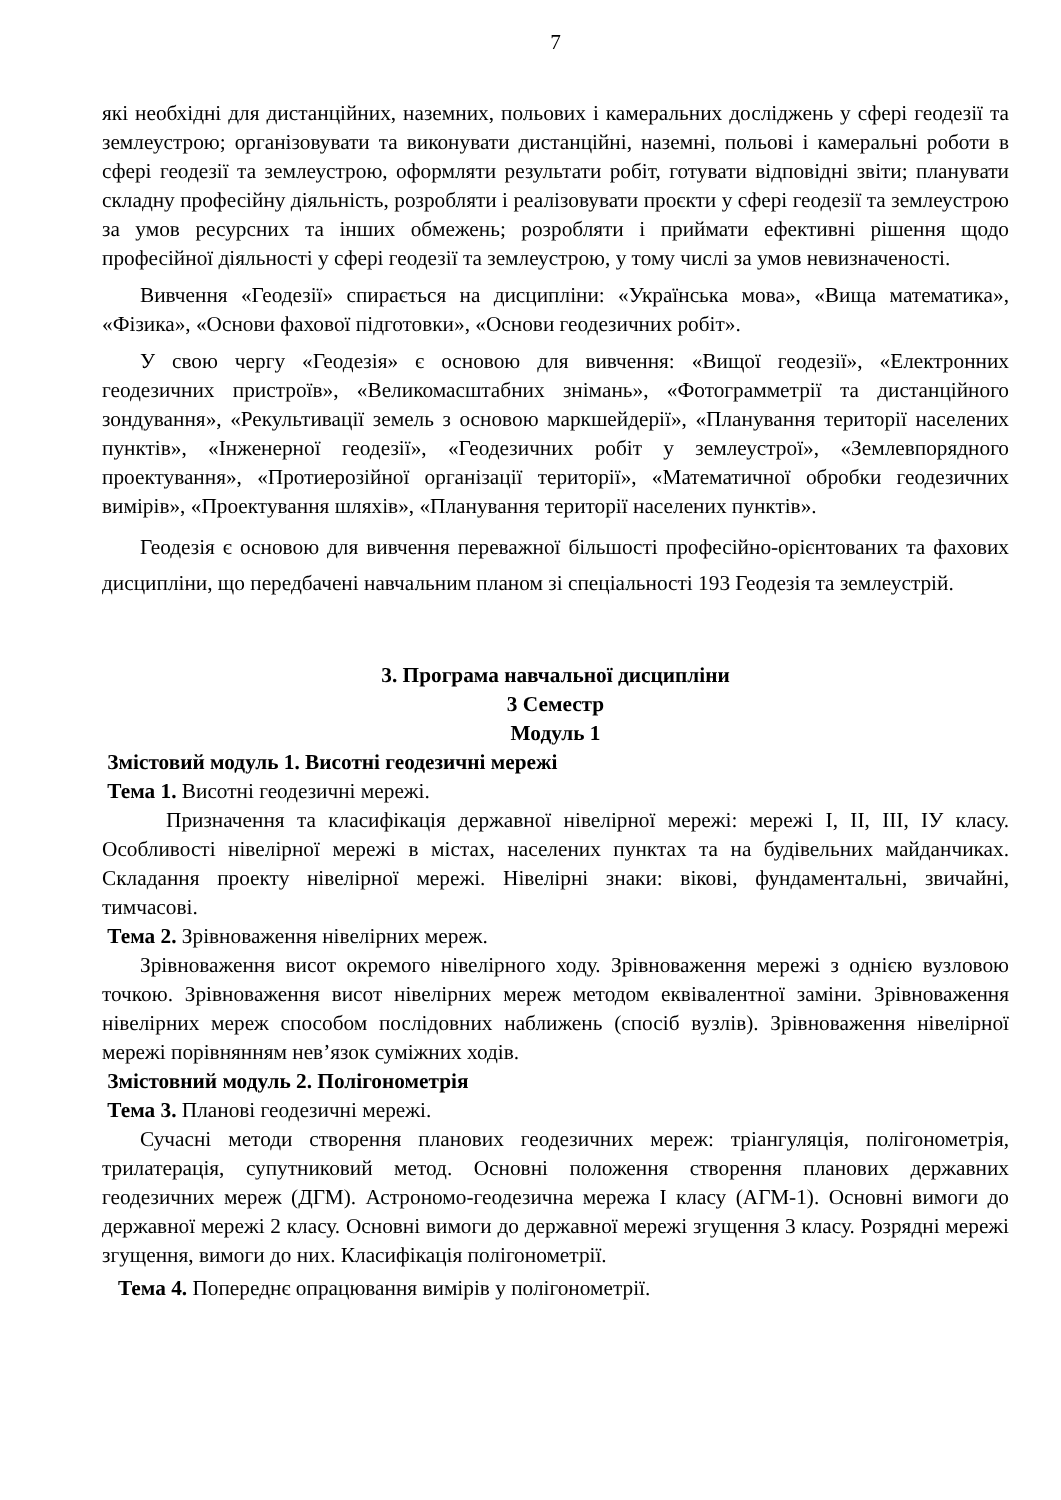7
які необхідні для дистанційних, наземних, польових і камеральних досліджень у сфері геодезії та землеустрою; організовувати та виконувати дистанційні, наземні, польові і камеральні роботи в сфері геодезії та землеустрою, оформляти результати робіт, готувати відповідні звіти; планувати складну професійну діяльність, розробляти і реалізовувати проєкти у сфері геодезії та землеустрою за умов ресурсних та інших обмежень; розробляти і приймати ефективні рішення щодо професійної діяльності у сфері геодезії та землеустрою, у тому числі за умов невизначеності.
Вивчення «Геодезії» спирається на дисципліни: «Українська мова», «Вища математика», «Фізика», «Основи фахової підготовки», «Основи геодезичних робіт».
У свою чергу «Геодезія» є основою для вивчення: «Вищої геодезії», «Електронних геодезичних пристроїв», «Великомасштабних знімань», «Фотограмметрії та дистанційного зондування», «Рекультивації земель з основою маркшейдерії», «Планування території населених пунктів», «Інженерної геодезії», «Геодезичних робіт у землеустрої», «Землевпорядного проектування», «Протиерозійної організації території», «Математичної обробки геодезичних вимірів», «Проектування шляхів», «Планування території населених пунктів».
Геодезія є основою для вивчення переважної більшості професійно-орієнтованих та фахових дисципліни, що передбачені навчальним планом зі спеціальності 193 Геодезія та землеустрій.
3. Програма навчальної дисципліни
3 Семестр
Модуль 1
Змістовий модуль 1. Висотні геодезичні мережі
Тема 1. Висотні геодезичні мережі.
Призначення та класифікація державної нівелірної мережі: мережі І, ІІ, ІІІ, ІУ класу. Особливості нівелірної мережі в містах, населених пунктах та на будівельних майданчиках. Складання проекту нівелірної мережі. Нівелірні знаки: вікові, фундаментальні, звичайні, тимчасові.
Тема 2. Зрівноваження нівелірних мереж.
Зрівноваження висот окремого нівелірного ходу. Зрівноваження мережі з однією вузловою точкою. Зрівноваження висот нівелірних мереж методом еквівалентної заміни. Зрівноваження нівелірних мереж способом послідовних наближень (спосіб вузлів). Зрівноваження нівелірної мережі порівнянням нев’язок суміжних ходів.
Змістовний модуль 2. Полігонометрія
Тема 3. Планові геодезичні мережі.
Сучасні методи створення планових геодезичних мереж: тріангуляція, полігонометрія, трилатерація, супутниковий метод. Основні положення створення планових державних геодезичних мереж (ДГМ). Астрономо-геодезична мережа І класу (АГМ-1). Основні вимоги до державної мережі 2 класу. Основні вимоги до державної мережі згущення 3 класу. Розрядні мережі згущення, вимоги до них. Класифікація полігонометрії.
Тема 4. Попереднє опрацювання вимірів у полігонометрії.